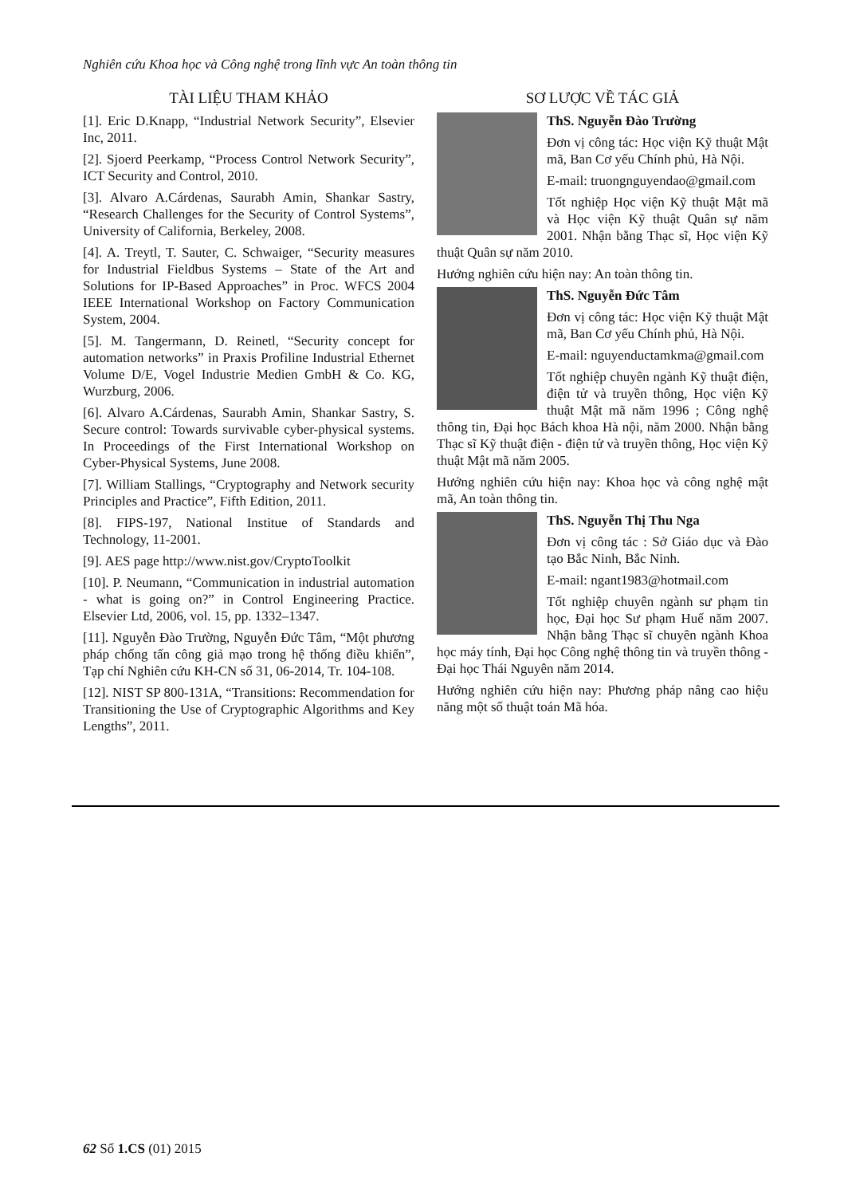Nghiên cứu Khoa học và Công nghệ trong lĩnh vực An toàn thông tin
TÀI LIỆU THAM KHẢO
[1]. Eric D.Knapp, “Industrial Network Security”, Elsevier Inc, 2011.
[2]. Sjoerd Peerkamp, “Process Control Network Security”, ICT Security and Control, 2010.
[3]. Alvaro A.Cárdenas, Saurabh Amin, Shankar Sastry, “Research Challenges for the Security of Control Systems”, University of California, Berkeley, 2008.
[4]. A. Treytl, T. Sauter, C. Schwaiger, “Security measures for Industrial Fieldbus Systems – State of the Art and Solutions for IP-Based Approaches” in Proc. WFCS 2004 IEEE International Workshop on Factory Communication System, 2004.
[5]. M. Tangermann, D. Reinetl, “Security concept for automation networks” in Praxis Profiline Industrial Ethernet Volume D/E, Vogel Industrie Medien GmbH & Co. KG, Wurzburg, 2006.
[6]. Alvaro A.Cárdenas, Saurabh Amin, Shankar Sastry, S. Secure control: Towards survivable cyber-physical systems. In Proceedings of the First International Workshop on Cyber-Physical Systems, June 2008.
[7]. William Stallings, “Cryptography and Network security Principles and Practice”, Fifth Edition, 2011.
[8]. FIPS-197, National Institue of Standards and Technology, 11-2001.
[9]. AES page http://www.nist.gov/CryptoToolkit
[10]. P. Neumann, “Communication in industrial automation - what is going on?” in Control Engineering Practice. Elsevier Ltd, 2006, vol. 15, pp. 1332–1347.
[11]. Nguyễn Đào Trường, Nguyễn Đức Tâm, “Một phương pháp chống tấn công giả mạo trong hệ thống điều khiển”, Tạp chí Nghiên cứu KH-CN số 31, 06-2014, Tr. 104-108.
[12]. NIST SP 800-131A, “Transitions: Recommendation for Transitioning the Use of Cryptographic Algorithms and Key Lengths”, 2011.
SƠ LƯỢC VỀ TÁC GIẢ
ThS. Nguyễn Đào Trường
Đơn vị công tác: Học viện Kỹ thuật Mật mã, Ban Cơ yếu Chính phủ, Hà Nội.
E-mail: truongnguyendao@gmail.com
Tốt nghiệp Học viện Kỹ thuật Mật mã và Học viện Kỹ thuật Quân sự năm 2001. Nhận bằng Thạc sĩ, Học viện Kỹ thuật Quân sự năm 2010.
Hướng nghiên cứu hiện nay: An toàn thông tin.
ThS. Nguyễn Đức Tâm
Đơn vị công tác: Học viện Kỹ thuật Mật mã, Ban Cơ yếu Chính phủ, Hà Nội.
E-mail: nguyenductamkma@gmail.com
Tốt nghiệp chuyên ngành Kỹ thuật điện, điện tử và truyền thông, Học viện Kỹ thuật Mật mã năm 1996 ; Công nghệ thông tin, Đại học Bách khoa Hà nội, năm 2000. Nhận bằng Thạc sĩ Kỹ thuật điện - điện tử và truyền thông, Học viện Kỹ thuật Mật mã năm 2005.
Hướng nghiên cứu hiện nay: Khoa học và công nghệ mật mã, An toàn thông tin.
ThS. Nguyễn Thị Thu Nga
Đơn vị công tác : Sở Giáo dục và Đào tạo Bắc Ninh, Bắc Ninh.
E-mail: ngant1983@hotmail.com
Tốt nghiệp chuyên ngành sư phạm tin học, Đại học Sư phạm Huế năm 2007. Nhận bằng Thạc sĩ chuyên ngành Khoa học máy tính, Đại học Công nghệ thông tin và truyền thông - Đại học Thái Nguyên năm 2014.
Hướng nghiên cứu hiện nay: Phương pháp nâng cao hiệu năng một số thuật toán Mã hóa.
62 Số 1.CS (01) 2015